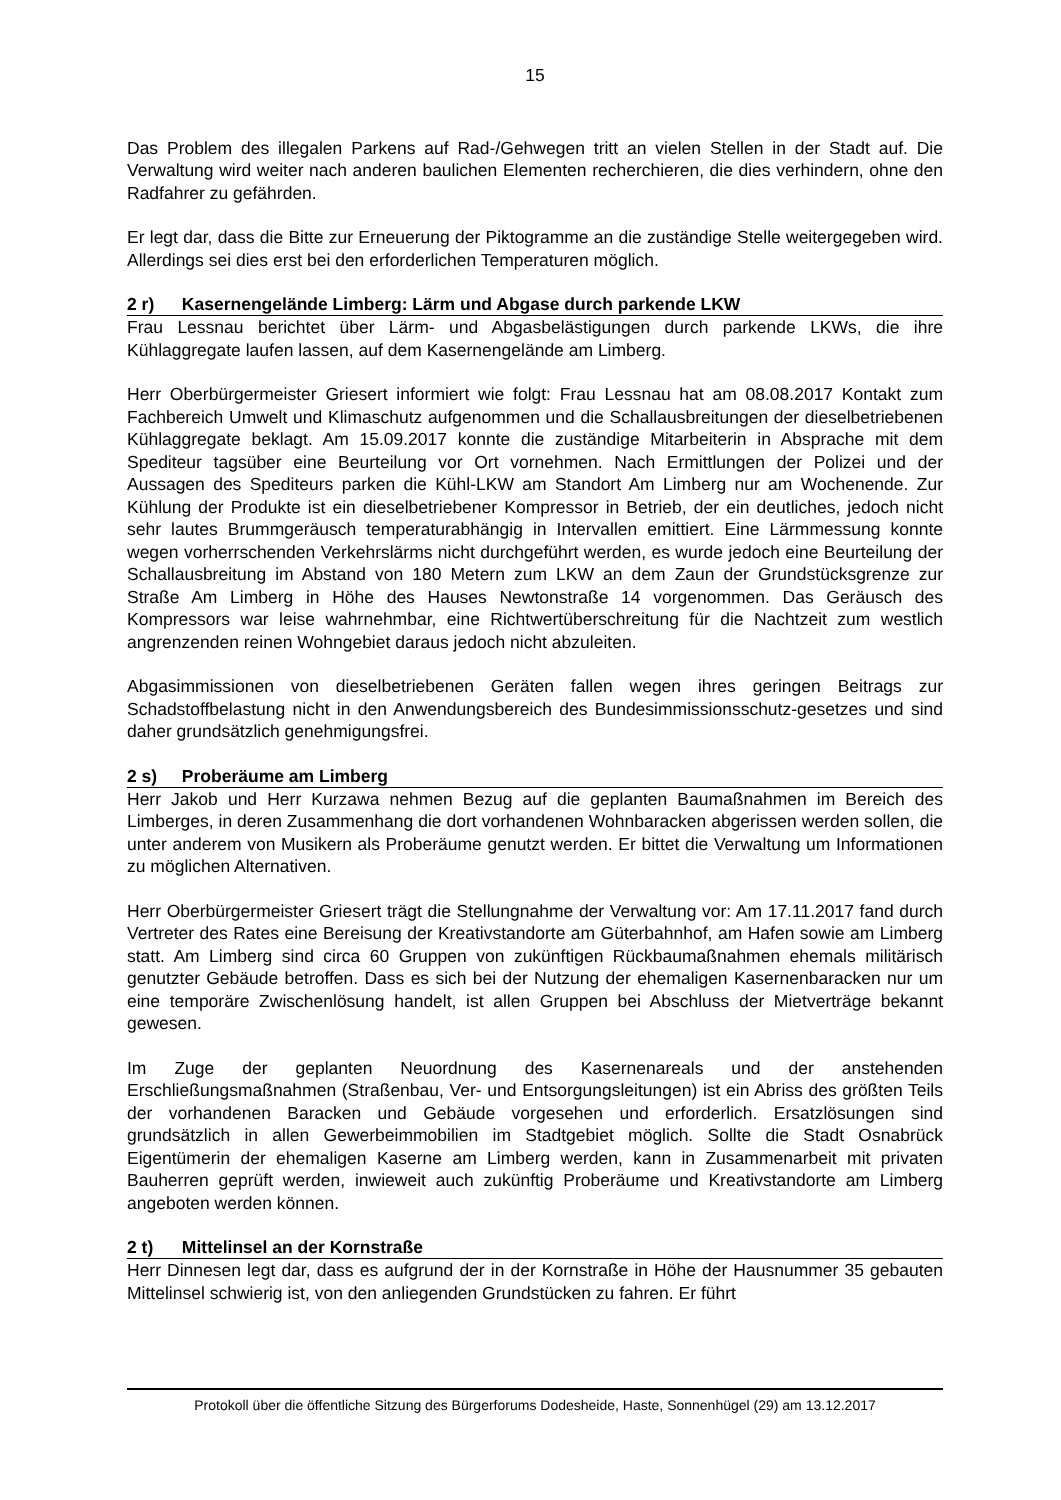15
Das Problem des illegalen Parkens auf Rad-/Gehwegen tritt an vielen Stellen in der Stadt auf. Die Verwaltung wird weiter nach anderen baulichen Elementen recherchieren, die dies verhindern, ohne den Radfahrer zu gefährden.
Er legt dar, dass die Bitte zur Erneuerung der Piktogramme an die zuständige Stelle weitergegeben wird. Allerdings sei dies erst bei den erforderlichen Temperaturen möglich.
2 r) Kasernengelände Limberg: Lärm und Abgase durch parkende LKW
Frau Lessnau berichtet über Lärm- und Abgasbelästigungen durch parkende LKWs, die ihre Kühlaggregate laufen lassen, auf dem Kasernengelände am Limberg.
Herr Oberbürgermeister Griesert informiert wie folgt: Frau Lessnau hat am 08.08.2017 Kontakt zum Fachbereich Umwelt und Klimaschutz aufgenommen und die Schallausbreitungen der dieselbetriebenen Kühlaggregate beklagt. Am 15.09.2017 konnte die zuständige Mitarbeiterin in Absprache mit dem Spediteur tagsüber eine Beurteilung vor Ort vornehmen. Nach Ermittlungen der Polizei und der Aussagen des Spediteurs parken die Kühl-LKW am Standort Am Limberg nur am Wochenende. Zur Kühlung der Produkte ist ein dieselbetriebener Kompressor in Betrieb, der ein deutliches, jedoch nicht sehr lautes Brummgeräusch temperaturabhängig in Intervallen emittiert. Eine Lärmmessung konnte wegen vorherrschenden Verkehrslärms nicht durchgeführt werden, es wurde jedoch eine Beurteilung der Schallausbreitung im Abstand von 180 Metern zum LKW an dem Zaun der Grundstücksgrenze zur Straße Am Limberg in Höhe des Hauses Newtonstraße 14 vorgenommen. Das Geräusch des Kompressors war leise wahrnehmbar, eine Richtwertüberschreitung für die Nachtzeit zum westlich angrenzenden reinen Wohngebiet daraus jedoch nicht abzuleiten.
Abgasimmissionen von dieselbetriebenen Geräten fallen wegen ihres geringen Beitrags zur Schadstoffbelastung nicht in den Anwendungsbereich des Bundesimmissionsschutz-gesetzes und sind daher grundsätzlich genehmigungsfrei.
2 s) Proberäume am Limberg
Herr Jakob und Herr Kurzawa nehmen Bezug auf die geplanten Baumaßnahmen im Bereich des Limberges, in deren Zusammenhang die dort vorhandenen Wohnbaracken abgerissen werden sollen, die unter anderem von Musikern als Proberäume genutzt werden. Er bittet die Verwaltung um Informationen zu möglichen Alternativen.
Herr Oberbürgermeister Griesert trägt die Stellungnahme der Verwaltung vor: Am 17.11.2017 fand durch Vertreter des Rates eine Bereisung der Kreativstandorte am Güterbahnhof, am Hafen sowie am Limberg statt. Am Limberg sind circa 60 Gruppen von zukünftigen Rückbaumaßnahmen ehemals militärisch genutzter Gebäude betroffen. Dass es sich bei der Nutzung der ehemaligen Kasernenbaracken nur um eine temporäre Zwischenlösung handelt, ist allen Gruppen bei Abschluss der Mietverträge bekannt gewesen.
Im Zuge der geplanten Neuordnung des Kasernenareals und der anstehenden Erschließungsmaßnahmen (Straßenbau, Ver- und Entsorgungsleitungen) ist ein Abriss des größten Teils der vorhandenen Baracken und Gebäude vorgesehen und erforderlich. Ersatzlösungen sind grundsätzlich in allen Gewerbeimmobilien im Stadtgebiet möglich. Sollte die Stadt Osnabrück Eigentümerin der ehemaligen Kaserne am Limberg werden, kann in Zusammenarbeit mit privaten Bauherren geprüft werden, inwieweit auch zukünftig Proberäume und Kreativstandorte am Limberg angeboten werden können.
2 t) Mittelinsel an der Kornstraße
Herr Dinnesen legt dar, dass es aufgrund der in der Kornstraße in Höhe der Hausnummer 35 gebauten Mittelinsel schwierig ist, von den anliegenden Grundstücken zu fahren. Er führt
Protokoll über die öffentliche Sitzung des Bürgerforums Dodesheide, Haste, Sonnenhügel (29) am 13.12.2017